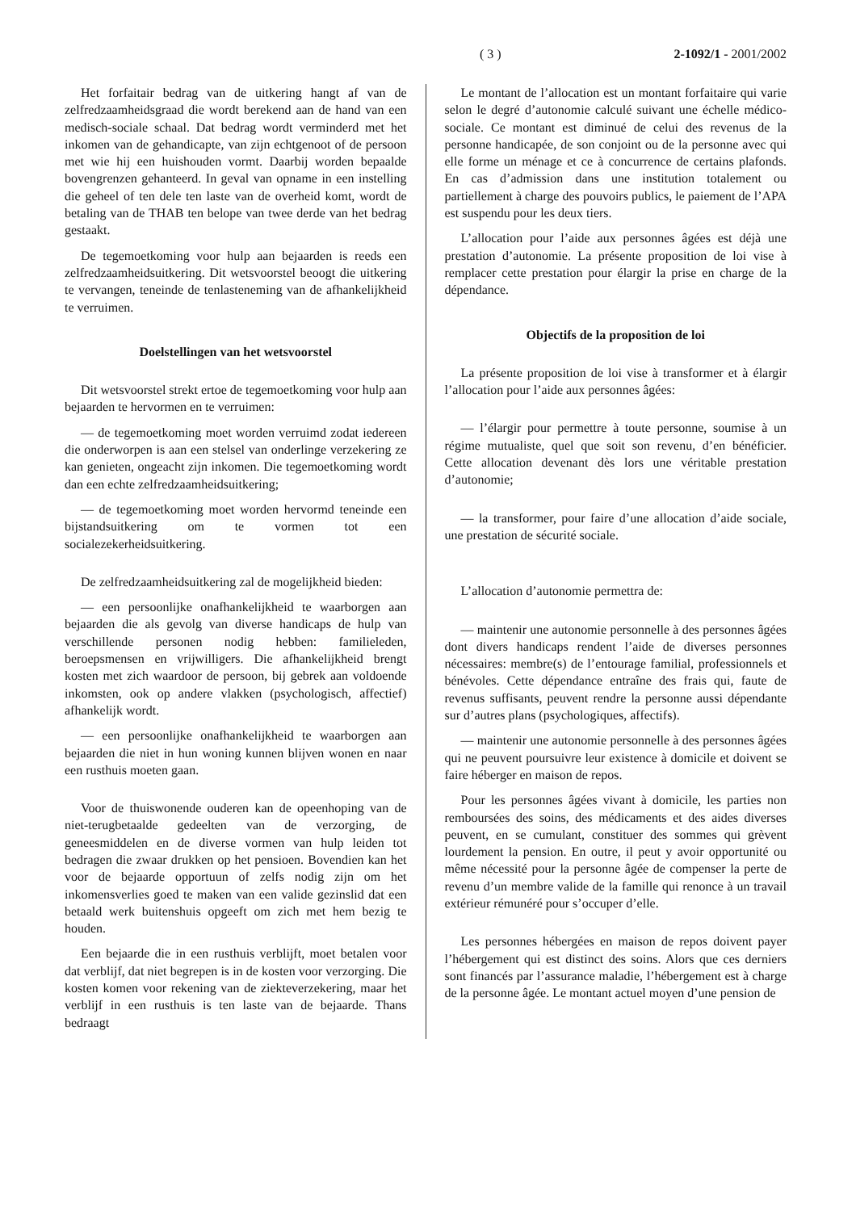( 3 ) 2-1092/1 - 2001/2002
Het forfaitair bedrag van de uitkering hangt af van de zelfredzaamheidsgraad die wordt berekend aan de hand van een medisch-sociale schaal. Dat bedrag wordt verminderd met het inkomen van de gehandicapte, van zijn echtgenoot of de persoon met wie hij een huishouden vormt. Daarbij worden bepaalde bovengrenzen gehanteerd. In geval van opname in een instelling die geheel of ten dele ten laste van de overheid komt, wordt de betaling van de THAB ten belope van twee derde van het bedrag gestaakt.
De tegemoetkoming voor hulp aan bejaarden is reeds een zelfredzaamheidsuitkering. Dit wetsvoorstel beoogt die uitkering te vervangen, teneinde de tenlasteneming van de afhankelijkheid te verruimen.
Doelstellingen van het wetsvoorstel
Dit wetsvoorstel strekt ertoe de tegemoetkoming voor hulp aan bejaarden te hervormen en te verruimen:
— de tegemoetkoming moet worden verruimd zodat iedereen die onderworpen is aan een stelsel van onderlinge verzekering ze kan genieten, ongeacht zijn inkomen. Die tegemoetkoming wordt dan een echte zelfredzaamheidsuitkering;
— de tegemoetkoming moet worden hervormd teneinde een bijstandsuitkering om te vormen tot een socialezekerheidsuitkering.
De zelfredzaamheidsuitkering zal de mogelijkheid bieden:
— een persoonlijke onafhankelijkheid te waarborgen aan bejaarden die als gevolg van diverse handicaps de hulp van verschillende personen nodig hebben: familieleden, beroepsmensen en vrijwilligers. Die afhankelijkheid brengt kosten met zich waardoor de persoon, bij gebrek aan voldoende inkomsten, ook op andere vlakken (psychologisch, affectief) afhankelijk wordt.
— een persoonlijke onafhankelijkheid te waarborgen aan bejaarden die niet in hun woning kunnen blijven wonen en naar een rusthuis moeten gaan.
Voor de thuiswonende ouderen kan de opeenhoping van de niet-terugbetaalde gedeelten van de verzorging, de geneesmiddelen en de diverse vormen van hulp leiden tot bedragen die zwaar drukken op het pensioen. Bovendien kan het voor de bejaarde opportuun of zelfs nodig zijn om het inkomensverlies goed te maken van een valide gezinslid dat een betaald werk buitenshuis opgeeft om zich met hem bezig te houden.
Een bejaarde die in een rusthuis verblijft, moet betalen voor dat verblijf, dat niet begrepen is in de kosten voor verzorging. Die kosten komen voor rekening van de ziekteverzekering, maar het verblijf in een rusthuis is ten laste van de bejaarde. Thans bedraagt
Le montant de l’allocation est un montant forfaitaire qui varie selon le degré d’autonomie calculé suivant une échelle médico-sociale. Ce montant est diminué de celui des revenus de la personne handicapée, de son conjoint ou de la personne avec qui elle forme un ménage et ce à concurrence de certains plafonds. En cas d’admission dans une institution totalement ou partiellement à charge des pouvoirs publics, le paiement de l’APA est suspendu pour les deux tiers.
L’allocation pour l’aide aux personnes âgées est déjà une prestation d’autonomie. La présente proposition de loi vise à remplacer cette prestation pour élargir la prise en charge de la dépendance.
Objectifs de la proposition de loi
La présente proposition de loi vise à transformer et à élargir l’allocation pour l’aide aux personnes âgées:
— l’élargir pour permettre à toute personne, soumise à un régime mutualiste, quel que soit son revenu, d’en bénéficier. Cette allocation devenant dès lors une véritable prestation d’autonomie;
— la transformer, pour faire d’une allocation d’aide sociale, une prestation de sécurité sociale.
L’allocation d’autonomie permettra de:
— maintenir une autonomie personnelle à des personnes âgées dont divers handicaps rendent l’aide de diverses personnes nécessaires: membre(s) de l’entourage familial, professionnels et bénévoles. Cette dépendance entraîne des frais qui, faute de revenus suffisants, peuvent rendre la personne aussi dépendante sur d’autres plans (psychologiques, affectifs).
— maintenir une autonomie personnelle à des personnes âgées qui ne peuvent poursuivre leur existence à domicile et doivent se faire héberger en maison de repos.
Pour les personnes âgées vivant à domicile, les parties non remboursées des soins, des médicaments et des aides diverses peuvent, en se cumulant, constituer des sommes qui grèvent lourdement la pension. En outre, il peut y avoir opportunité ou même nécessité pour la personne âgée de compenser la perte de revenu d’un membre valide de la famille qui renonce à un travail extérieur rémunéré pour s’occuper d’elle.
Les personnes hébergées en maison de repos doivent payer l’hébergement qui est distinct des soins. Alors que ces derniers sont financés par l’assurance maladie, l’hébergement est à charge de la personne âgée. Le montant actuel moyen d’une pension de